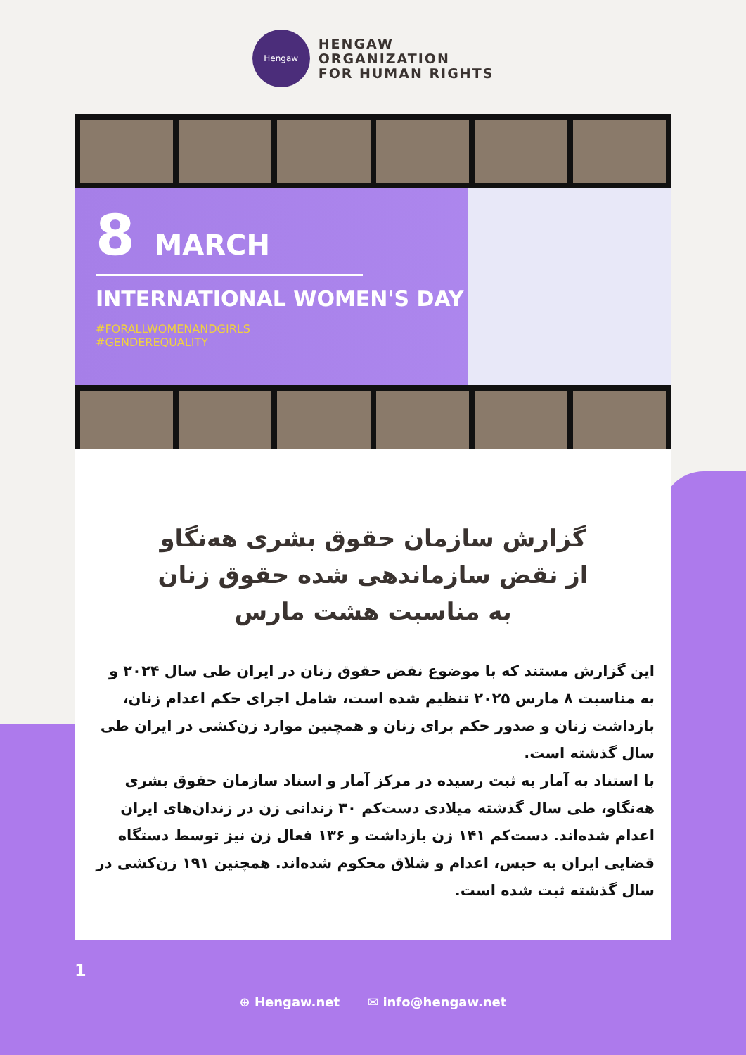Hengaw
HENGAW
ORGANIZATION
FOR HUMAN RIGHTS
8 MARCH
INTERNATIONAL WOMEN'S DAY
#FORALLWOMENANDGIRLS
#GENDEREQUALITY
گزارش سازمان حقوق بشری هه‌نگاو
از نقض سازماندهی شده حقوق زنان
به مناسبت هشت مارس
این گزارش مستند که با موضوع نقض حقوق زنان در ایران طی سال ۲۰۲۴ و به مناسبت ۸ مارس ۲۰۲۵ تنظیم شده است، شامل اجرای حکم اعدام زنان، بازداشت زنان و صدور حکم برای زنان و همچنین موارد زن‌کشی در ایران طی سال گذشته است.
با استناد به آمار به ثبت رسیده در مرکز آمار و اسناد سازمان حقوق بشری هه‌نگاو، طی سال گذشته میلادی دست‌کم ۳۰ زندانی زن در زندان‌های ایران اعدام شده‌اند. دست‌کم ۱۴۱ زن بازداشت و ۱۳۶ فعال زن نیز توسط دستگاه قضایی ایران به حبس، اعدام و شلاق محکوم شده‌اند. همچنین ۱۹۱ زن‌کشی در سال گذشته ثبت شده است.
1
⊕ Hengaw.net ✉ info@hengaw.net